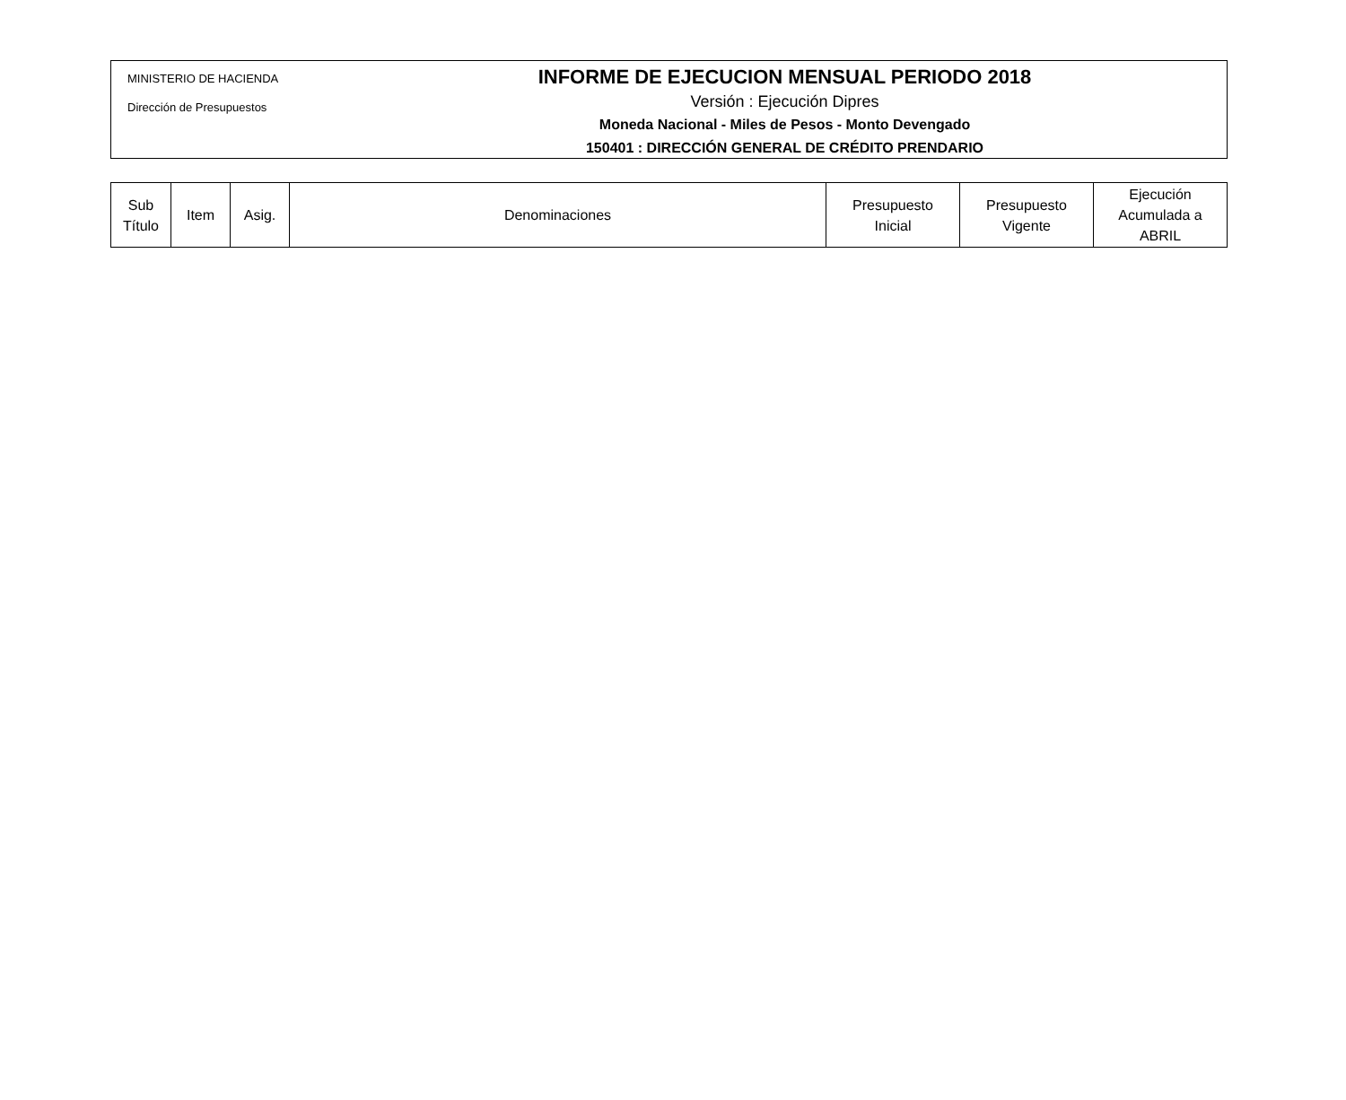MINISTERIO DE HACIENDA
Dirección de Presupuestos
INFORME DE EJECUCION MENSUAL PERIODO 2018
Versión : Ejecución Dipres
Moneda Nacional - Miles de Pesos - Monto Devengado
150401 : DIRECCIÓN GENERAL DE CRÉDITO PRENDARIO
| Sub Título | Item | Asig. | Denominaciones | Presupuesto Inicial | Presupuesto Vigente | Ejecución Acumulada a ABRIL |
| --- | --- | --- | --- | --- | --- | --- |